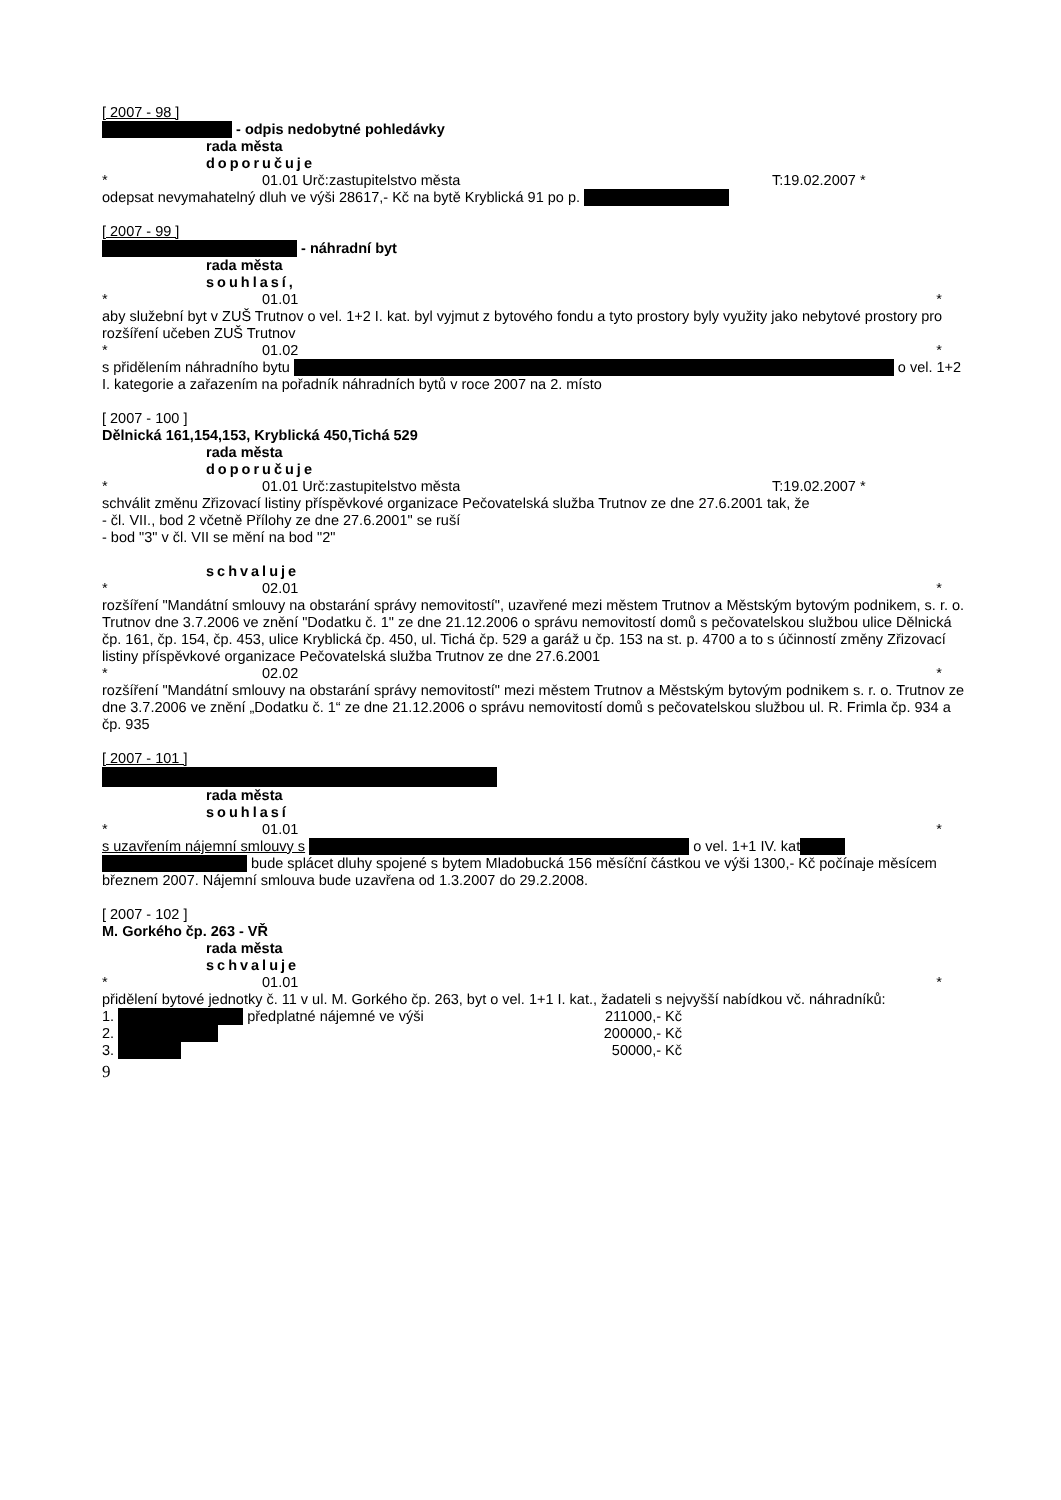[ 2007 - 98 ]
- odpis nedobytné pohledávky
rada města
doporučuje
* 01.01 Urč:zastupitelstvo města T:19.02.2007 *
odepsat nevymahatelný dluh ve výši 28617,- Kč na bytě Kryblická 91 po p.
[ 2007 - 99 ]
- náhradní byt
rada města
souhlasí,
* 01.01 *
aby služební byt v ZUŠ Trutnov o vel. 1+2 I. kat. byl vyjmut z bytového fondu a tyto prostory byly využity jako nebytové prostory pro rozšíření učeben ZUŠ Trutnov
* 01.02 *
s přidělením náhradního bytu o vel. 1+2 I. kategorie a zařazením na pořadník náhradních bytů v roce 2007 na 2. místo
[ 2007 - 100 ]
Dělnická 161,154,153, Kryblická 450,Tichá 529
rada města
doporučuje
* 01.01 Urč:zastupitelstvo města T:19.02.2007 *
schválit změnu Zřizovací listiny příspěvkové organizace Pečovatelská služba Trutnov ze dne 27.6.2001 tak, že
- čl. VII., bod 2 včetně Přílohy ze dne 27.6.2001" se ruší
- bod "3" v čl. VII se mění na bod "2"
schvaluje
* 02.01 *
rozšíření "Mandátní smlouvy na obstarání správy nemovitostí", uzavřené mezi městem Trutnov a Městským bytovým podnikem, s. r. o. Trutnov dne 3.7.2006 ve znění "Dodatku č. 1" ze dne 21.12.2006 o správu nemovitostí domů s pečovatelskou službou ulice Dělnická čp. 161, čp. 154, čp. 453, ulice Kryblická čp. 450, ul. Tichá čp. 529 a garáž u čp. 153 na st. p. 4700 a to s účinností změny Zřizovací listiny příspěvkové organizace Pečovatelská služba Trutnov ze dne 27.6.2001
* 02.02 *
rozšíření "Mandátní smlouvy na obstarání správy nemovitostí" mezi městem Trutnov a Městským bytovým podnikem s. r. o. Trutnov ze dne 3.7.2006 ve znění „Dodatku č. 1“ ze dne 21.12.2006 o správu nemovitostí domů s pečovatelskou službou ul. R. Frimla čp. 934 a čp. 935
[ 2007 - 101 ]
rada města
souhlasí
* 01.01 *
s uzavřením nájemní smlouvy s o vel. 1+1 IV. kat
bude splácet dluhy spojené s bytem Mladobucká 156 měsíční částkou ve výši 1300,- Kč počínaje měsícem březnem 2007. Nájemní smlouva bude uzavřena od 1.3.2007 do 29.2.2008.
[ 2007 - 102 ]
M. Gorkého čp. 263 - VŘ
rada města
schvaluje
* 01.01 *
přidělení bytové jednotky č. 11 v ul. M. Gorkého čp. 263, byt o vel. 1+1 I. kat., žadateli s nejvyšší nabídkou vč. náhradníků:
1. předplatné nájemné ve výši 211000,- Kč
2. 200000,- Kč
3. 50000,- Kč
9